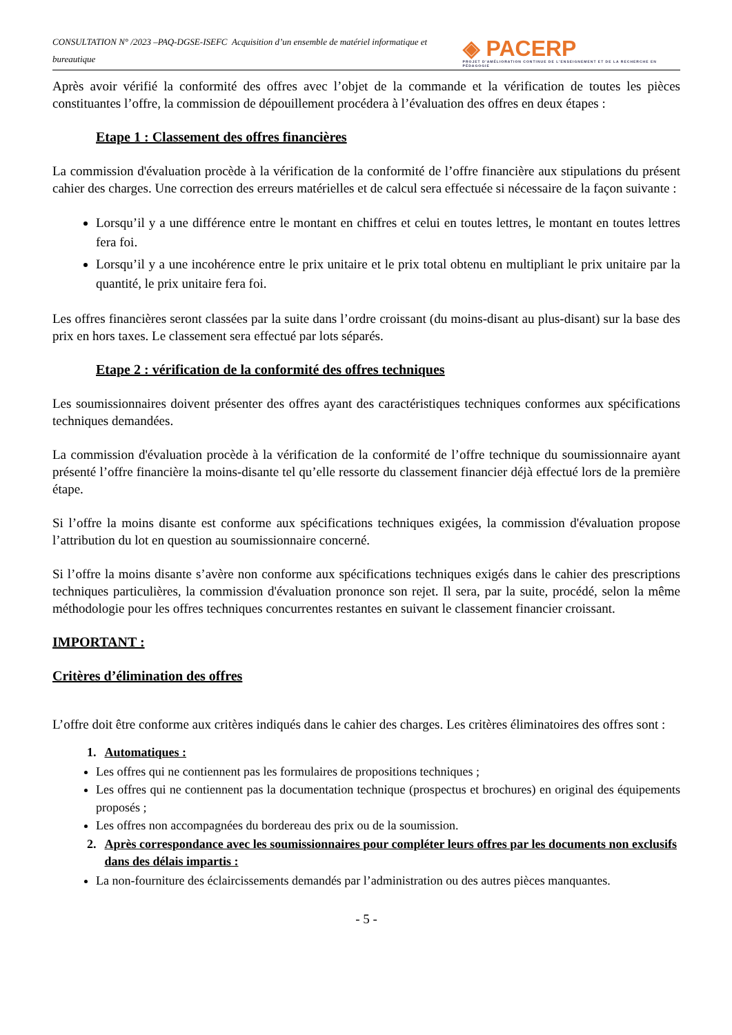CONSULTATION N° /2023 –PAQ-DGSE-ISEFC Acquisition d’un ensemble de matériel informatique et bureautique ◈ PACERP
PROJET D'AMÉLIORATION CONTINUE DE L'ENSEIGNEMENT ET DE LA RECHERCHE EN PÉDAGOGIE
Après avoir vérifié la conformité des offres avec l’objet de la commande et la vérification de toutes les pièces constituantes l’offre, la commission de dépouillement procédera à l’évaluation des offres en deux étapes :
Etape 1 : Classement des offres financières
La commission d'évaluation procède à la vérification de la conformité de l’offre financière aux stipulations du présent cahier des charges. Une correction des erreurs matérielles et de calcul sera effectuée si nécessaire de la façon suivante :
Lorsqu’il y a une différence entre le montant en chiffres et celui en toutes lettres, le montant en toutes lettres fera foi.
Lorsqu’il y a une incohérence entre le prix unitaire et le prix total obtenu en multipliant le prix unitaire par la quantité, le prix unitaire fera foi.
Les offres financières seront classées par la suite dans l’ordre croissant (du moins-disant au plus-disant) sur la base des prix en hors taxes. Le classement sera effectué par lots séparés.
Etape 2 : vérification de la conformité des offres techniques
Les soumissionnaires doivent présenter des offres ayant des caractéristiques techniques conformes aux spécifications techniques demandées.
La commission d'évaluation procède à la vérification de la conformité de l’offre technique du soumissionnaire ayant présenté l’offre financière la moins-disante tel qu’elle ressorte du classement financier déjà effectué lors de la première étape.
Si l’offre la moins disante est conforme aux spécifications techniques exigées, la commission d'évaluation propose l’attribution du lot en question au soumissionnaire concerné.
Si l’offre la moins disante s’avère non conforme aux spécifications techniques exigés dans le cahier des prescriptions techniques particulières, la commission d'évaluation prononce son rejet. Il sera, par la suite, procédé, selon la même méthodologie pour les offres techniques concurrentes restantes en suivant le classement financier croissant.
IMPORTANT :
Critères d’élimination des offres
L’offre doit être conforme aux critères indiqués dans le cahier des charges. Les critères éliminatoires des offres sont :
1. Automatiques :
Les offres qui ne contiennent pas les formulaires de propositions techniques ;
Les offres qui ne contiennent pas la documentation technique (prospectus et brochures) en original des équipements proposés ;
Les offres non accompagnées du bordereau des prix ou de la soumission.
2. Après correspondance avec les soumissionnaires pour compléter leurs offres par les documents non exclusifs dans des délais impartis :
La non-fourniture des éclaircissements demandés par l’administration ou des autres pièces manquantes.
- 5 -